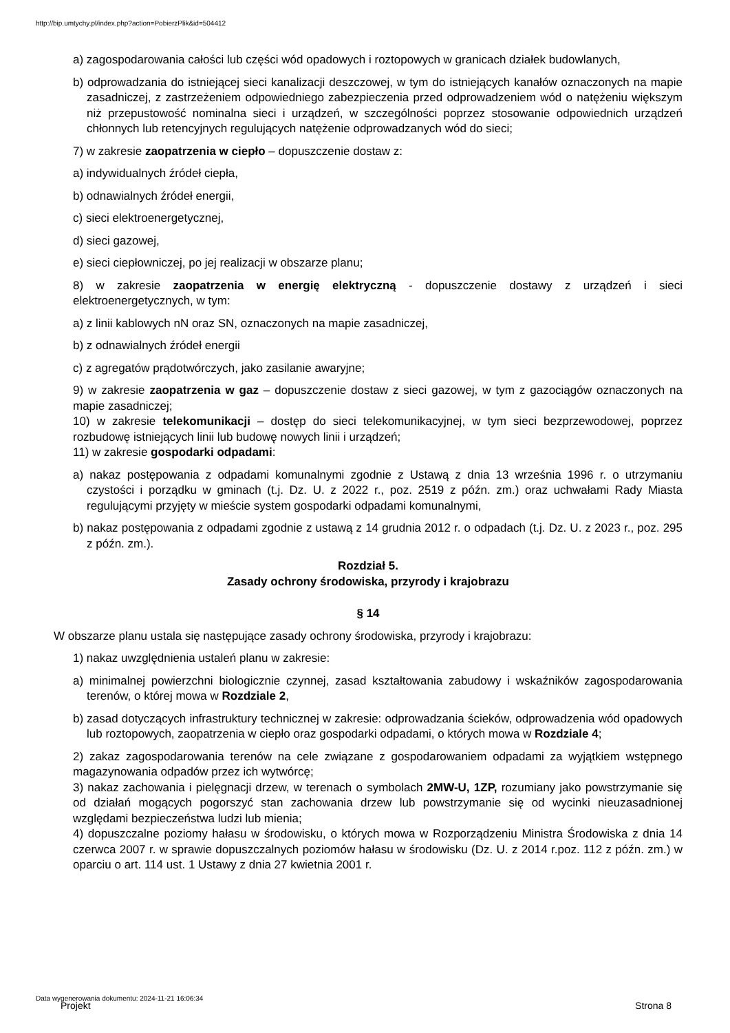http://bip.umtychy.pl/index.php?action=PobierzPlik&id=504412
a) zagospodarowania całości lub części wód opadowych i roztopowych w granicach działek budowlanych,
b) odprowadzania do istniejącej sieci kanalizacji deszczowej, w tym do istniejących kanałów oznaczonych na mapie zasadniczej, z zastrzeżeniem odpowiedniego zabezpieczenia przed odprowadzeniem wód o natężeniu większym niż przepustowość nominalna sieci i urządzeń, w szczególności poprzez stosowanie odpowiednich urządzeń chłonnych lub retencyjnych regulujących natężenie odprowadzanych wód do sieci;
7) w zakresie zaopatrzenia w ciepło – dopuszczenie dostaw z:
a) indywidualnych źródeł ciepła,
b) odnawialnych źródeł energii,
c) sieci elektroenergetycznej,
d) sieci gazowej,
e) sieci ciepłowniczej, po jej realizacji w obszarze planu;
8) w zakresie zaopatrzenia w energię elektryczną - dopuszczenie dostawy z urządzeń i sieci elektroenergetycznych, w tym:
a) z linii kablowych nN oraz SN, oznaczonych na mapie zasadniczej,
b) z odnawialnych źródeł energii
c) z agregatów prądotwórczych, jako zasilanie awaryjne;
9) w zakresie zaopatrzenia w gaz – dopuszczenie dostaw z sieci gazowej, w tym z gazociągów oznaczonych na mapie zasadniczej;
10) w zakresie telekomunikacji – dostęp do sieci telekomunikacyjnej, w tym sieci bezprzewodowej, poprzez rozbudowę istniejących linii lub budowę nowych linii i urządzeń;
11) w zakresie gospodarki odpadami:
a) nakaz postępowania z odpadami komunalnymi zgodnie z Ustawą z dnia 13 września 1996 r. o utrzymaniu czystości i porządku w gminach (t.j. Dz. U. z 2022 r., poz. 2519 z późn. zm.) oraz uchwałami Rady Miasta regulującymi przyjęty w mieście system gospodarki odpadami komunalnymi,
b) nakaz postępowania z odpadami zgodnie z ustawą z 14 grudnia 2012 r. o odpadach (t.j. Dz. U. z 2023 r., poz. 295 z późn. zm.).
Rozdział 5.
Zasady ochrony środowiska, przyrody i krajobrazu
§ 14
W obszarze planu ustala się następujące zasady ochrony środowiska, przyrody i krajobrazu:
1) nakaz uwzględnienia ustaleń planu w zakresie:
a) minimalnej powierzchni biologicznie czynnej, zasad kształtowania zabudowy i wskaźników zagospodarowania terenów, o której mowa w Rozdziale 2,
b) zasad dotyczących infrastruktury technicznej w zakresie: odprowadzania ścieków, odprowadzenia wód opadowych lub roztopowych, zaopatrzenia w ciepło oraz gospodarki odpadami, o których mowa w Rozdziale 4;
2) zakaz zagospodarowania terenów na cele związane z gospodarowaniem odpadami za wyjątkiem wstępnego magazynowania odpadów przez ich wytwórcę;
3) nakaz zachowania i pielęgnacji drzew, w terenach o symbolach 2MW-U, 1ZP, rozumiany jako powstrzymanie się od działań mogących pogorszyć stan zachowania drzew lub powstrzymanie się od wycinki nieuzasadnionej względami bezpieczeństwa ludzi lub mienia;
4) dopuszczalne poziomy hałasu w środowisku, o których mowa w Rozporządzeniu Ministra Środowiska z dnia 14 czerwca 2007 r. w sprawie dopuszczalnych poziomów hałasu w środowisku (Dz. U. z 2014 r.poz. 112 z późn. zm.) w oparciu o art. 114 ust. 1 Ustawy z dnia 27 kwietnia 2001 r.
Data wygenerowania dokumentu: 2024-11-21 16:06:34
Projekt Strona 8